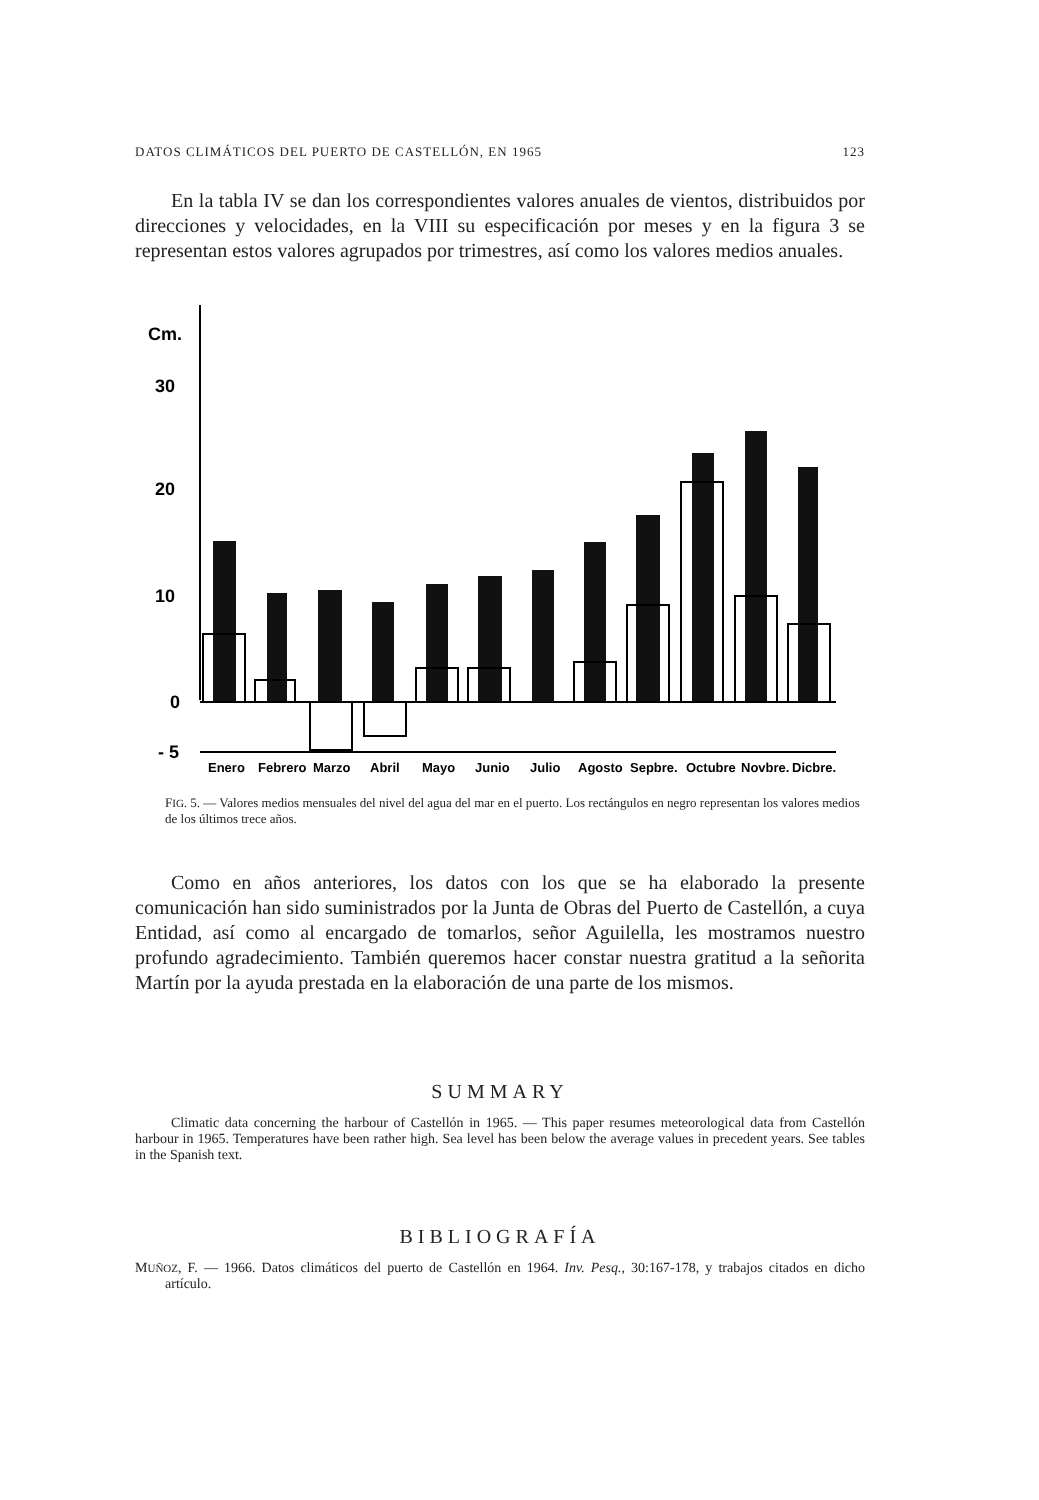DATOS CLIMÁTICOS DEL PUERTO DE CASTELLÓN, EN 1965 123
En la tabla IV se dan los correspondientes valores anuales de vientos, distribuidos por direcciones y velocidades, en la VIII su especificación por meses y en la figura 3 se representan estos valores agrupados por trimestres, así como los valores medios anuales.
Cm.
30
20
10
0
- 5
Enero
Febrero
Marzo
Abril
Mayo
Junio
Julio
Agosto
Sepbre.
Octubre
Novbre.
Dicbre.
FIG. 5. — Valores medios mensuales del nivel del agua del mar en el puerto. Los rectángulos en negro representan los valores medios de los últimos trece años.
Como en años anteriores, los datos con los que se ha elaborado la presente comunicación han sido suministrados por la Junta de Obras del Puerto de Castellón, a cuya Entidad, así como al encargado de tomarlos, señor Aguilella, les mostramos nuestro profundo agradecimiento. También queremos hacer constar nuestra gratitud a la señorita Martín por la ayuda prestada en la elaboración de una parte de los mismos.
SUMMARY
Climatic data concerning the harbour of Castellón in 1965. — This paper resumes meteorological data from Castellón harbour in 1965. Temperatures have been rather high. Sea level has been below the average values in precedent years. See tables in the Spanish text.
BIBLIOGRAFÍA
MUÑOZ, F. — 1966. Datos climáticos del puerto de Castellón en 1964. Inv. Pesq., 30:167-178, y trabajos citados en dicho artículo.